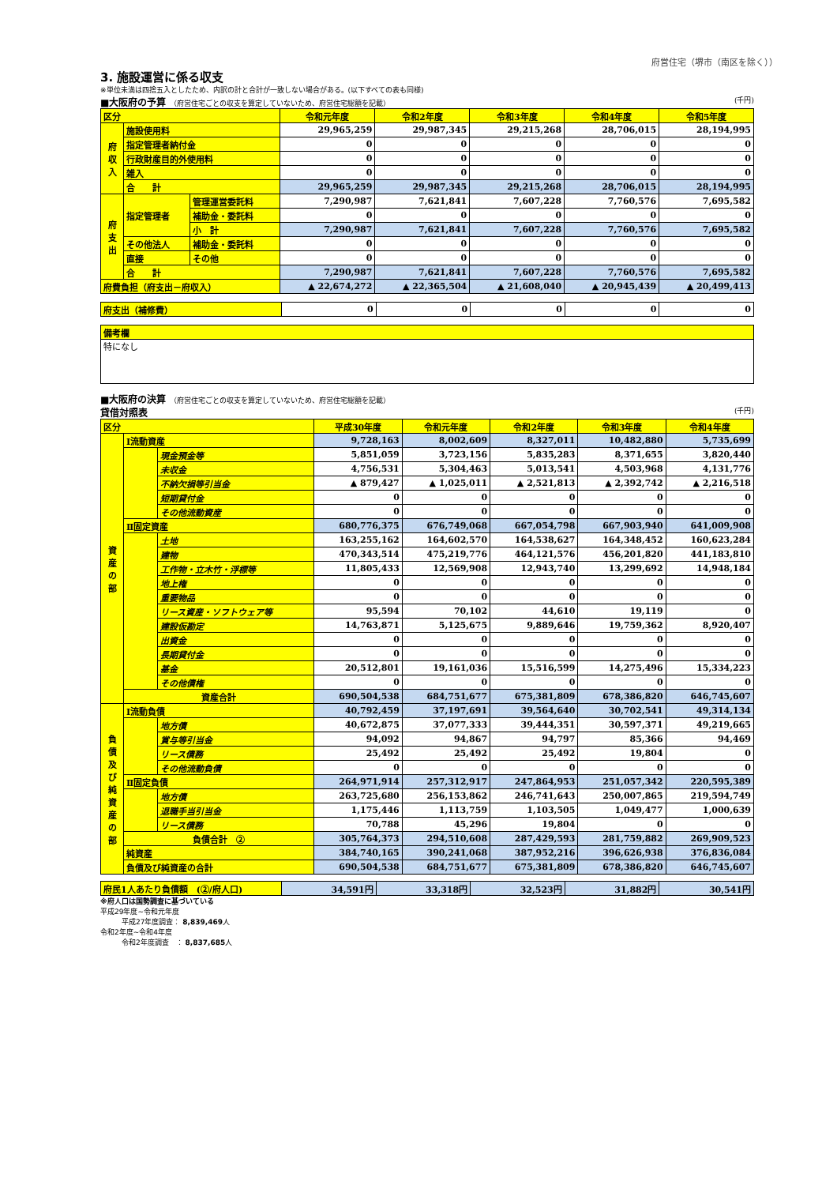府営住宅（堺市（南区を除く））
3. 施設運営に係る収支
※単位未満は四捨五入としたため、内訳の計と合計が一致しない場合がある。(以下すべての表も同様)
■大阪府の予算 （府営住宅ごとの収支を算定していないため、府営住宅総額を記載） (千円)
| 区分 | | | 令和元年度 | 令和2年度 | 令和3年度 | 令和4年度 | 令和5年度 |
| --- | --- | --- | --- | --- | --- | --- | --- |
| 府 収 入 | 施設使用料 | | 29,965,259 | 29,987,345 | 29,215,268 | 28,706,015 | 28,194,995 |
| | 指定管理者納付金 | | 0 | 0 | 0 | 0 | 0 |
| | 行政財産目的外使用料 | | 0 | 0 | 0 | 0 | 0 |
| | 雑入 | | 0 | 0 | 0 | 0 | 0 |
| | 合 計 | | 29,965,259 | 29,987,345 | 29,215,268 | 28,706,015 | 28,194,995 |
| 府 支 出 | 指定管理者 | 管理運営委託料 | 7,290,987 | 7,621,841 | 7,607,228 | 7,760,576 | 7,695,582 |
| | | 補助金・委託料 | 0 | 0 | 0 | 0 | 0 |
| | | 小 計 | 7,290,987 | 7,621,841 | 7,607,228 | 7,760,576 | 7,695,582 |
| | その他法人 | 補助金・委託料 | 0 | 0 | 0 | 0 | 0 |
| | 直接 | その他 | 0 | 0 | 0 | 0 | 0 |
| | 合 計 | | 7,290,987 | 7,621,841 | 7,607,228 | 7,760,576 | 7,695,582 |
| 府費負担（府支出－府収入） | | | ▲ 22,674,272 | ▲ 22,365,504 | ▲ 21,608,040 | ▲ 20,945,439 | ▲ 20,499,413 |
| 府支出（補修費） | 0 | 0 | 0 | 0 | 0 |
| 備考欄 |
| 特になし |
■大阪府の決算 （府営住宅ごとの収支を算定していないため、府営住宅総額を記載）
貸借対照表 (千円)
| 区分 | | | 平成30年度 | 令和元年度 | 令和2年度 | 令和3年度 | 令和4年度 |
| --- | --- | --- | --- | --- | --- | --- | --- |
| 資 産 の 部 | Ⅰ流動資産 | | 9,728,163 | 8,002,609 | 8,327,011 | 10,482,880 | 5,735,699 |
| | | 現金預金等 | 5,851,059 | 3,723,156 | 5,835,283 | 8,371,655 | 3,820,440 |
| | | 未収金 | 4,756,531 | 5,304,463 | 5,013,541 | 4,503,968 | 4,131,776 |
| | | 不納欠損等引当金 | ▲ 879,427 | ▲ 1,025,011 | ▲ 2,521,813 | ▲ 2,392,742 | ▲ 2,216,518 |
| | | 短期貸付金 | 0 | 0 | 0 | 0 | 0 |
| | | その他流動資産 | 0 | 0 | 0 | 0 | 0 |
| | Ⅱ固定資産 | | 680,776,375 | 676,749,068 | 667,054,798 | 667,903,940 | 641,009,908 |
| | | 土地 | 163,255,162 | 164,602,570 | 164,538,627 | 164,348,452 | 160,623,284 |
| | | 建物 | 470,343,514 | 475,219,776 | 464,121,576 | 456,201,820 | 441,183,810 |
| | | 工作物・立木竹・浮標等 | 11,805,433 | 12,569,908 | 12,943,740 | 13,299,692 | 14,948,184 |
| | | 地上権 | 0 | 0 | 0 | 0 | 0 |
| | | 重要物品 | 0 | 0 | 0 | 0 | 0 |
| | | リース資産・ソフトウェア等 | 95,594 | 70,102 | 44,610 | 19,119 | 0 |
| | | 建設仮勘定 | 14,763,871 | 5,125,675 | 9,889,646 | 19,759,362 | 8,920,407 |
| | | 出資金 | 0 | 0 | 0 | 0 | 0 |
| | | 長期貸付金 | 0 | 0 | 0 | 0 | 0 |
| | | 基金 | 20,512,801 | 19,161,036 | 15,516,599 | 14,275,496 | 15,334,223 |
| | | その他債権 | 0 | 0 | 0 | 0 | 0 |
| | 資産合計 | | 690,504,538 | 684,751,677 | 675,381,809 | 678,386,820 | 646,745,607 |
| 負 債 及 び 純 資 産 の 部 | Ⅰ流動負債 | | 40,792,459 | 37,197,691 | 39,564,640 | 30,702,541 | 49,314,134 |
| | | 地方債 | 40,672,875 | 37,077,333 | 39,444,351 | 30,597,371 | 49,219,665 |
| | | 賞与等引当金 | 94,092 | 94,867 | 94,797 | 85,366 | 94,469 |
| | | リース債務 | 25,492 | 25,492 | 25,492 | 19,804 | 0 |
| | | その他流動負債 | 0 | 0 | 0 | 0 | 0 |
| | Ⅱ固定負債 | | 264,971,914 | 257,312,917 | 247,864,953 | 251,057,342 | 220,595,389 |
| | | 地方債 | 263,725,680 | 256,153,862 | 246,741,643 | 250,007,865 | 219,594,749 |
| | | 退職手当引当金 | 1,175,446 | 1,113,759 | 1,103,505 | 1,049,477 | 1,000,639 |
| | | リース債務 | 70,788 | 45,296 | 19,804 | 0 | 0 |
| | 負債合計 ② | | 305,764,373 | 294,510,608 | 287,429,593 | 281,759,882 | 269,909,523 |
| | 純資産 | | 384,740,165 | 390,241,068 | 387,952,216 | 396,626,938 | 376,836,084 |
| | 負債及び純資産の合計 | | 690,504,538 | 684,751,677 | 675,381,809 | 678,386,820 | 646,745,607 |
| 府民1人あたり負債額 (②/府人口) | 34,591円 | 33,318円 | 32,523円 | 31,882円 | 30,541円 |
※府人口は国勢調査に基づいている
平成29年度~令和元年度
　　　平成27年度調査： 8,839,469人
令和2年度~令和4年度
　　　令和2年度調査　： 8,837,685人